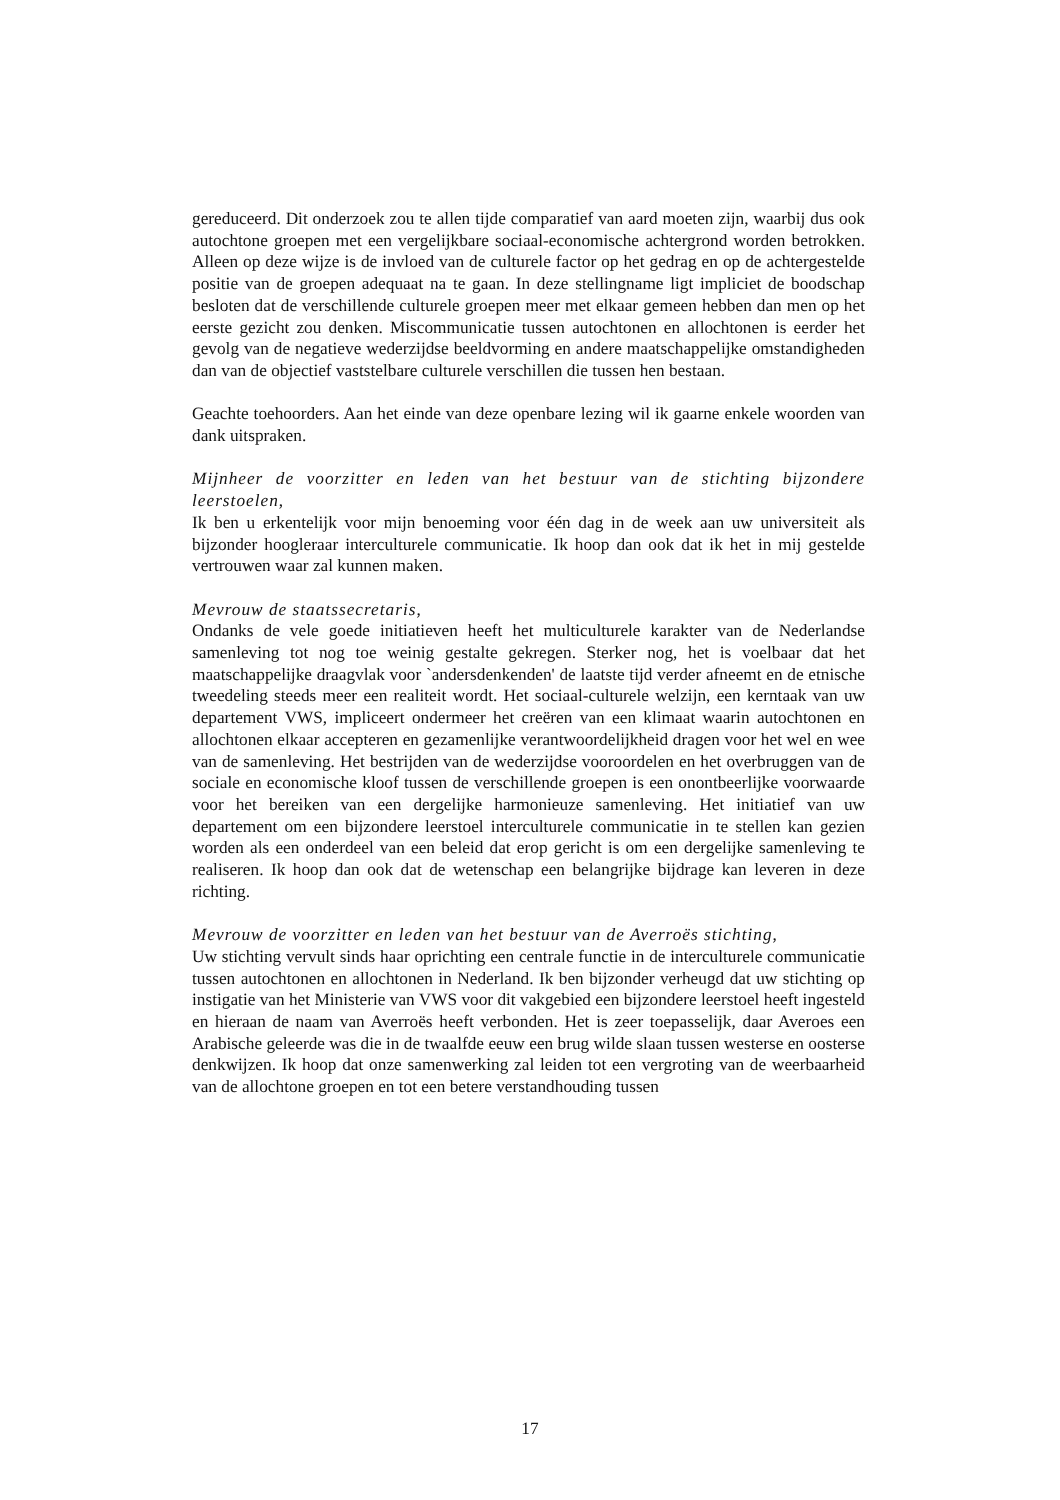gereduceerd. Dit onderzoek zou te allen tijde comparatief van aard moeten zijn, waarbij dus ook autochtone groepen met een vergelijkbare sociaal-economische achtergrond worden betrokken. Alleen op deze wijze is de invloed van de culturele factor op het gedrag en op de achtergestelde positie van de groepen adequaat na te gaan. In deze stellingname ligt impliciet de boodschap besloten dat de verschillende culturele groepen meer met elkaar gemeen hebben dan men op het eerste gezicht zou denken. Miscommunicatie tussen autochtonen en allochtonen is eerder het gevolg van de negatieve wederzijdse beeldvorming en andere maatschappelijke omstandigheden dan van de objectief vaststelbare culturele verschillen die tussen hen bestaan.
Geachte toehoorders. Aan het einde van deze openbare lezing wil ik gaarne enkele woorden van dank uitspraken.
Mijnheer de voorzitter en leden van het bestuur van de stichting bijzondere leerstoelen,
Ik ben u erkentelijk voor mijn benoeming voor één dag in de week aan uw universiteit als bijzonder hoogleraar interculturele communicatie. Ik hoop dan ook dat ik het in mij gestelde vertrouwen waar zal kunnen maken.
Mevrouw de staatssecretaris,
Ondanks de vele goede initiatieven heeft het multiculturele karakter van de Nederlandse samenleving tot nog toe weinig gestalte gekregen. Sterker nog, het is voelbaar dat het maatschappelijke draagvlak voor `andersdenkenden' de laatste tijd verder afneemt en de etnische tweedeling steeds meer een realiteit wordt. Het sociaal-culturele welzijn, een kerntaak van uw departement VWS, impliceert ondermeer het creëren van een klimaat waarin autochtonen en allochtonen elkaar accepteren en gezamenlijke verantwoordelijkheid dragen voor het wel en wee van de samenleving. Het bestrijden van de wederzijdse vooroordelen en het overbruggen van de sociale en economische kloof tussen de verschillende groepen is een onontbeerlijke voorwaarde voor het bereiken van een dergelijke harmonieuze samenleving. Het initiatief van uw departement om een bijzondere leerstoel interculturele communicatie in te stellen kan gezien worden als een onderdeel van een beleid dat erop gericht is om een dergelijke samenleving te realiseren. Ik hoop dan ook dat de wetenschap een belangrijke bijdrage kan leveren in deze richting.
Mevrouw de voorzitter en leden van het bestuur van de Averroës stichting,
Uw stichting vervult sinds haar oprichting een centrale functie in de interculturele communicatie tussen autochtonen en allochtonen in Nederland. Ik ben bijzonder verheugd dat uw stichting op instigatie van het Ministerie van VWS voor dit vakgebied een bijzondere leerstoel heeft ingesteld en hieraan de naam van Averroës heeft verbonden. Het is zeer toepasselijk, daar Averoes een Arabische geleerde was die in de twaalfde eeuw een brug wilde slaan tussen westerse en oosterse denkwijzen. Ik hoop dat onze samenwerking zal leiden tot een vergroting van de weerbaarheid van de allochtone groepen en tot een betere verstandhouding tussen
17